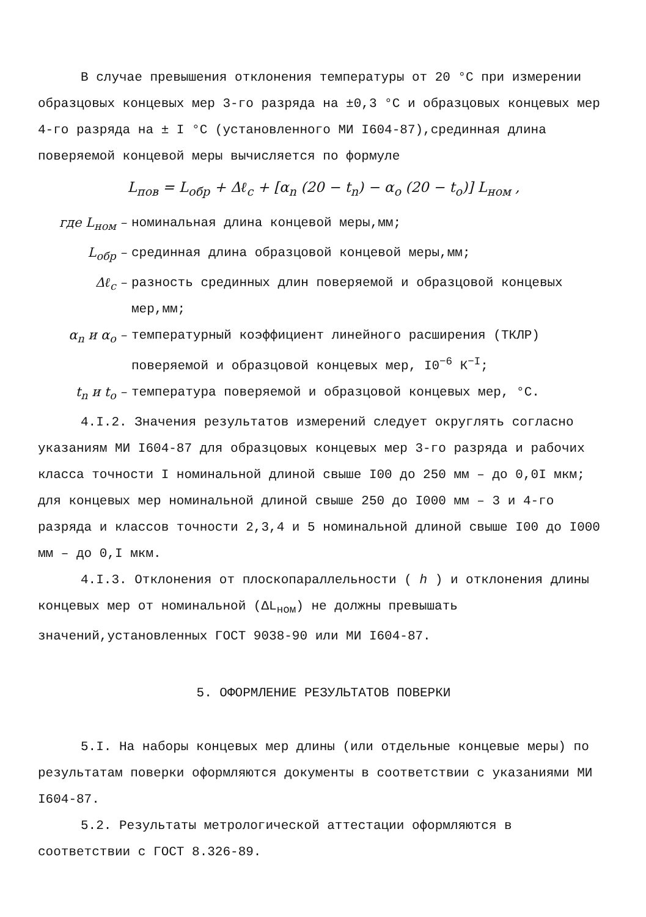В случае превышения отклонения температуры от 20 °С при измерении образцовых концевых мер 3-го разряда на ±0,3 °С и образцовых концевых мер 4-го разряда на ± I °С (установленного МИ I604-87),срединная длина поверяемой концевой меры вычисляется по формуле
L<sub>пов</sub> = L<sub>обр</sub> + Δℓ<sub>c</sub> + [α<sub>n</sub> (20 − t<sub>n</sub>) − α<sub>o</sub> (20 − t<sub>o</sub>)] L<sub>ном</sub> ,
где L<sub>ном</sub> – номинальная длина концевой меры,мм;
L<sub>обр</sub> – срединная длина образцовой концевой меры,мм;
Δℓ<sub>c</sub> – разность срединных длин поверяемой и образцовой концевых мер,мм;
α<sub>n</sub> и α<sub>o</sub> – температурный коэффициент линейного расширения (ТКЛР) поверяемой и образцовой концевых мер, I0<sup>−6</sup> К<sup>−I</sup>;
t<sub>n</sub> и t<sub>o</sub> – температура поверяемой и образцовой концевых мер, °С.
4.I.2. Значения результатов измерений следует округлять согласно указаниям МИ I604-87 для образцовых концевых мер 3-го разряда и рабочих класса точности I номинальной длиной свыше I00 до 250 мм – до 0,0I мкм; для концевых мер номинальной длиной свыше 250 до I000 мм – 3 и 4-го разряда и классов точности 2,3,4 и 5 номинальной длиной свыше I00 до I000 мм – до 0,I мкм.
4.I.3. Отклонения от плоскопараллельности ( h ) и отклонения длины концевых мер от номинальной (ΔL<sub>ном</sub>) не должны превышать значений,установленных ГОСТ 9038-90 или МИ I604-87.
5. ОФОРМЛЕНИЕ РЕЗУЛЬТАТОВ ПОВЕРКИ
5.I. На наборы концевых мер длины (или отдельные концевые меры) по результатам поверки оформляются документы в соответствии с указаниями МИ I604-87.
5.2. Результаты метрологической аттестации оформляются в соответствии с ГОСТ 8.326-89.